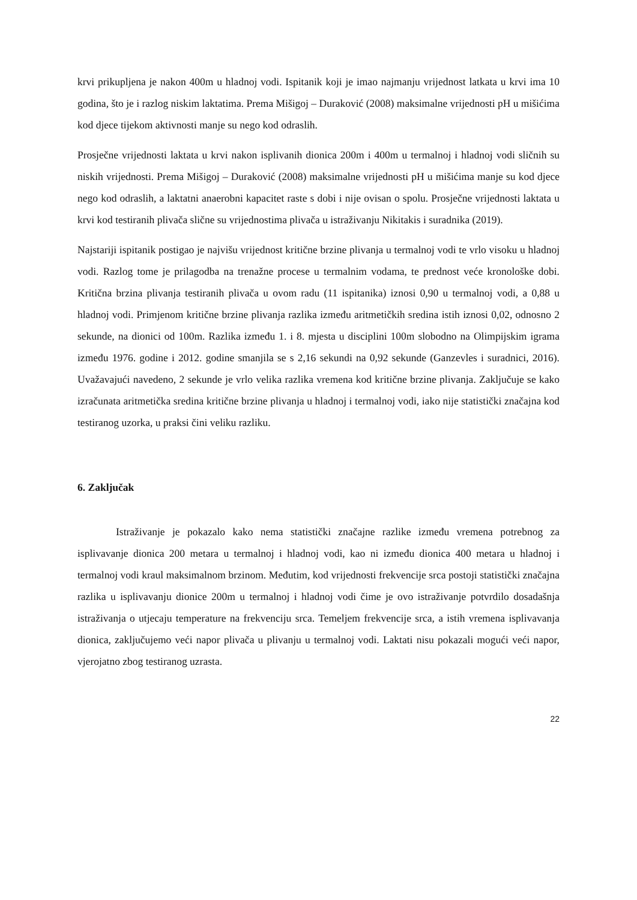krvi prikupljena je nakon 400m u hladnoj vodi. Ispitanik koji je imao najmanju vrijednost latkata u krvi ima 10 godina, što je i razlog niskim laktatima. Prema Mišigoj – Duraković (2008) maksimalne vrijednosti pH u mišićima kod djece tijekom aktivnosti manje su nego kod odraslih.
Prosječne vrijednosti laktata u krvi nakon isplivanih dionica 200m i 400m u termalnoj i hladnoj vodi sličnih su niskih vrijednosti. Prema Mišigoj – Duraković (2008) maksimalne vrijednosti pH u mišićima manje su kod djece nego kod odraslih, a laktatni anaerobni kapacitet raste s dobi i nije ovisan o spolu. Prosječne vrijednosti laktata u krvi kod testiranih plivača slične su vrijednostima plivača u istraživanju Nikitakis i suradnika (2019).
Najstariji ispitanik postigao je najvišu vrijednost kritične brzine plivanja u termalnoj vodi te vrlo visoku u hladnoj vodi. Razlog tome je prilagodba na trenažne procese u termalnim vodama, te prednost veće kronološke dobi. Kritična brzina plivanja testiranih plivača u ovom radu (11 ispitanika) iznosi 0,90 u termalnoj vodi, a 0,88 u hladnoj vodi. Primjenom kritične brzine plivanja razlika između aritmetičkih sredina istih iznosi 0,02, odnosno 2 sekunde, na dionici od 100m. Razlika između 1. i 8. mjesta u disciplini 100m slobodno na Olimpijskim igrama između 1976. godine i 2012. godine smanjila se s 2,16 sekundi na 0,92 sekunde (Ganzevles i suradnici, 2016). Uvažavajući navedeno, 2 sekunde je vrlo velika razlika vremena kod kritične brzine plivanja. Zaključuje se kako izračunata aritmetička sredina kritične brzine plivanja u hladnoj i termalnoj vodi, iako nije statistički značajna kod testiranog uzorka, u praksi čini veliku razliku.
6. Zaključak
Istraživanje je pokazalo kako nema statistički značajne razlike između vremena potrebnog za isplivavanje dionica 200 metara u termalnoj i hladnoj vodi, kao ni između dionica 400 metara u hladnoj i termalnoj vodi kraul maksimalnom brzinom. Međutim, kod vrijednosti frekvencije srca postoji statistički značajna razlika u isplivavanju dionice 200m u termalnoj i hladnoj vodi čime je ovo istraživanje potvrdilo dosadašnja istraživanja o utjecaju temperature na frekvenciju srca. Temeljem frekvencije srca, a istih vremena isplivavanja dionica, zaključujemo veći napor plivača u plivanju u termalnoj vodi. Laktati nisu pokazali mogući veći napor, vjerojatno zbog testiranog uzrasta.
22